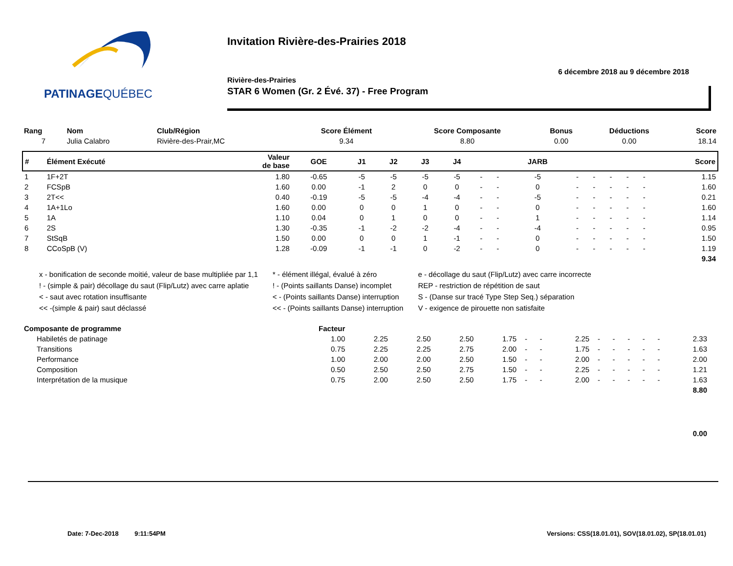PATINAGEQUÉBEC
Invitation Rivière-des-Prairies 2018
6 décembre 2018 au 9 décembre 2018
Rivière-des-Prairies
STAR 6 Women (Gr. 2 Évé. 37) - Free Program
| Rang | Nom | Club/Région | Score Élément | Score Composante | Bonus | Déductions | Score |
| --- | --- | --- | --- | --- | --- | --- | --- |
| 7 | Julia Calabro | Rivière-des-Prair,MC | 9.34 | 8.80 | 0.00 | 0.00 | 18.14 |
| # | Élément Exécuté | Valeur de base | GOE | J1 | J2 | J3 | J4 | | | JARB | | | | | | Score |
| --- | --- | --- | --- | --- | --- | --- | --- | --- | --- | --- | --- | --- | --- | --- | --- | --- |
| 1 | 1F+2T | 1.80 | -0.65 | -5 | -5 | -5 | -5 | - | - | -5 | - | - | - | - | - | 1.15 |
| 2 | FCSpB | 1.60 | 0.00 | -1 | 2 | 0 | 0 | - | - | 0 | - | - | - | - | - | 1.60 |
| 3 | 2T<< | 0.40 | -0.19 | -5 | -5 | -4 | -4 | - | - | -5 | - | - | - | - | - | 0.21 |
| 4 | 1A+1Lo | 1.60 | 0.00 | 0 | 0 | 1 | 0 | - | - | 0 | - | - | - | - | - | 1.60 |
| 5 | 1A | 1.10 | 0.04 | 0 | 1 | 0 | 0 | - | - | 1 | - | - | - | - | - | 1.14 |
| 6 | 2S | 1.30 | -0.35 | -1 | -2 | -2 | -4 | - | - | -4 | - | - | - | - | - | 0.95 |
| 7 | StSqB | 1.50 | 0.00 | 0 | 0 | 1 | -1 | - | - | 0 | - | - | - | - | - | 1.50 |
| 8 | CCoSpB (V) | 1.28 | -0.09 | -1 | -1 | 0 | -2 | - | - | 0 | - | - | - | - | - | 1.19 |
| 9.34 | | | | | | | | | | | | | | | | |
x - bonification de seconde moitié, valeur de base multipliée par 1,1
! - (simple & pair) décollage du saut (Flip/Lutz) avec carre aplatie
< - saut avec rotation insuffisante
<< -(simple & pair) saut déclassé
* - élément illégal, évalué à zéro
! - (Points saillants Danse) incomplet
< - (Points saillants Danse) interruption
<< - (Points saillants Danse) interruption
e - décollage du saut (Flip/Lutz) avec carre incorrecte
REP - restriction de répétition de saut
S - (Danse sur tracé Type Step Seq.) séparation
V - exigence de pirouette non satisfaite
| Composante de programme | Facteur | | | | | | | | | | | | | | |
| --- | --- | --- | --- | --- | --- | --- | --- | --- | --- | --- | --- | --- | --- | --- | --- |
| Habiletés de patinage | 1.00 | 2.25 | 2.50 | 2.50 | 1.75 | - | - | 2.25 | - | - | - | - | - | 2.33 | |
| Transitions | 0.75 | 2.25 | 2.25 | 2.75 | 2.00 | - | - | 1.75 | - | - | - | - | - | 1.63 | |
| Performance | 1.00 | 2.00 | 2.00 | 2.50 | 1.50 | - | - | 2.00 | - | - | - | - | - | 2.00 | |
| Composition | 0.50 | 2.50 | 2.50 | 2.75 | 1.50 | - | - | 2.25 | - | - | - | - | - | 1.21 | |
| Interprétation de la musique | 0.75 | 2.00 | 2.50 | 2.50 | 1.75 | - | - | 2.00 | - | - | - | - | - | 1.63 | |
| 8.80 | | | | | | | | | | | | | | | |
| 0.00 | | | | | | | | | | | | | | | |
Date: 7-Dec-2018 9:11:54PM
Versions: CSS(18.01.01), SOV(18.01.02), SP(18.01.01)